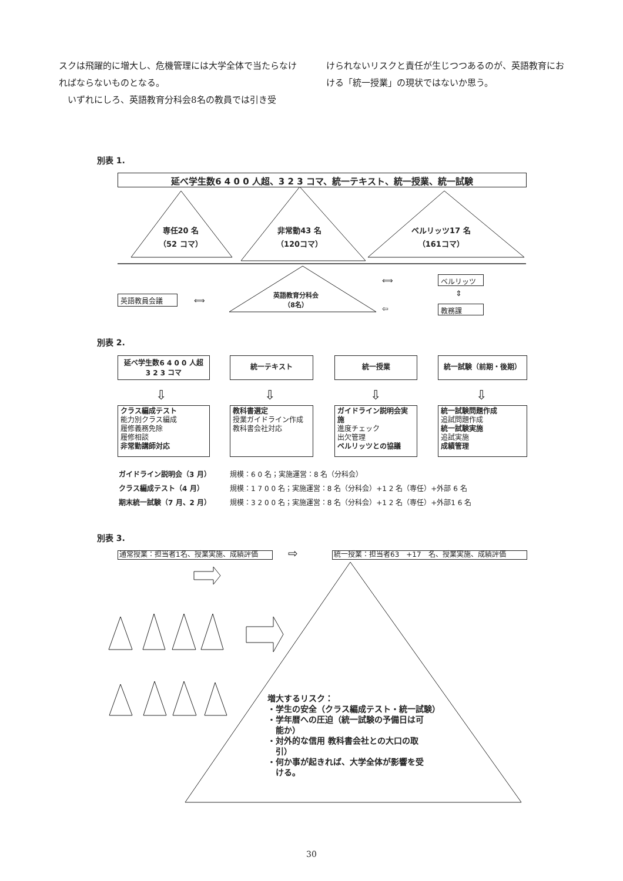スクは飛躍的に増大し、危機管理には大学全体で当たらなければならないものとなる。
　いずれにしろ、英語教育分科会8名の教員では引き受
けられないリスクと責任が生じつつあるのが、英語教育における「統一授業」の現状ではないか思う。
別表 1.
延べ学生数6 4 0 0 人超、3 2 3 コマ、統一テキスト、統一授業、統一試験
専任20 名
（52 コマ）
非常勤43 名
（120コマ）
ベルリッツ17 名
（161コマ）
英語教員会議 ⟺
英語教育分科会
（8名）
⟺
⇦
ベルリッツ
⇕
教務課
別表 2.
延べ学生数6 4 0 0 人超
3 2 3 コマ
統一テキスト 統一授業 統一試験（前期・後期）
⇩ ⇩ ⇩ ⇩
クラス編成テスト
能力別クラス編成
履修義務免除
履修相談
非常勤講師対応
教科書選定
授業ガイドライン作成
教科書会社対応
ガイドライン説明会実施
進度チェック
出欠管理
ベルリッツとの協議
統一試験問題作成
追試問題作成
統一試験実施
追試実施
成績管理
| ガイドライン説明会（3 月） | 規模：6 0 名；実施運営：8 名（分科会） |
| クラス編成テスト（4 月） | 規模：1 7 0 0 名；実施運営：8 名（分科会）+1 2 名（専任）+外部 6 名 |
| 期末統一試験（7 月、2 月） | 規模：3 2 0 0 名；実施運営：8 名（分科会）+1 2 名（専任）+外部1 6 名 |
別表 3.
通常授業：担当者1名、授業実施、成績評価 ⇨ 統一授業：担当者63　+17　名、授業実施、成績評価
増大するリスク：
・学生の安全（クラス編成テスト・統一試験）
・学年暦への圧迫（統一試験の予備日は可
　能か）
・対外的な信用 教科書会社との大口の取
　引）
・何か事が起きれば、大学全体が影響を受
　ける。
30